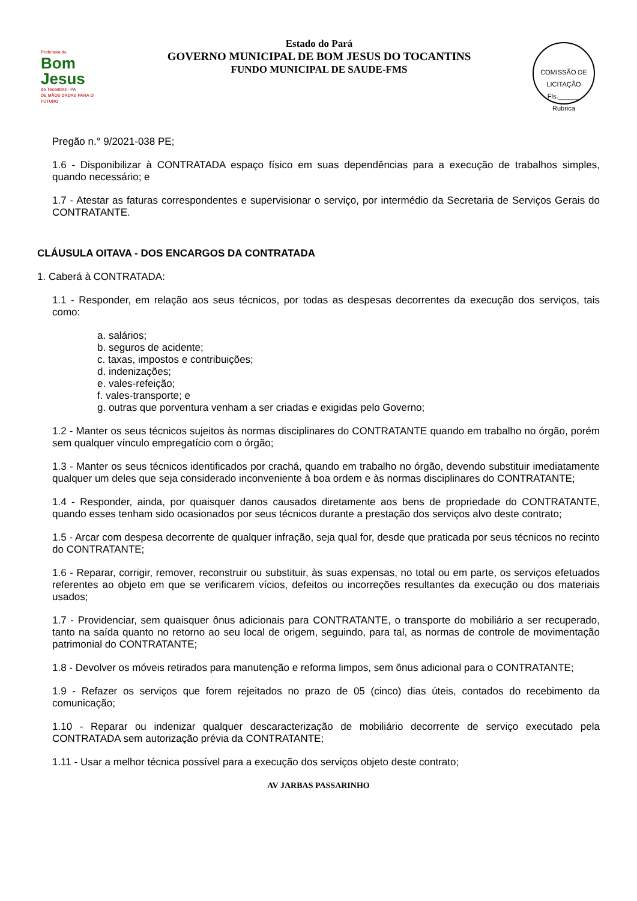Prefeitura de
Bom Jesus
do Tocantins - PA
DE MÃOS DADAS PARA O FUTURO
Estado do Pará
GOVERNO MUNICIPAL DE BOM JESUS DO TOCANTINS
FUNDO MUNICIPAL DE SAUDE-FMS
COMISSÃO DE LICITAÇÃO
Fls.______
Rubrica
Pregão n.° 9/2021-038 PE;
1.6 - Disponibilizar à CONTRATADA espaço físico em suas dependências para a execução de trabalhos simples, quando necessário; e
1.7 - Atestar as faturas correspondentes e supervisionar o serviço, por intermédio da Secretaria de Serviços Gerais do CONTRATANTE.
CLÁUSULA OITAVA - DOS ENCARGOS DA CONTRATADA
1. Caberá à CONTRATADA:
1.1 - Responder, em relação aos seus técnicos, por todas as despesas decorrentes da execução dos serviços, tais como:
a. salários;
b. seguros de acidente;
c. taxas, impostos e contribuições;
d. indenizações;
e. vales-refeição;
f. vales-transporte; e
g. outras que porventura venham a ser criadas e exigidas pelo Governo;
1.2 - Manter os seus técnicos sujeitos às normas disciplinares do CONTRATANTE quando em trabalho no órgão, porém sem qualquer vínculo empregatício com o órgão;
1.3 - Manter os seus técnicos identificados por crachá, quando em trabalho no órgão, devendo substituir imediatamente qualquer um deles que seja considerado inconveniente à boa ordem e às normas disciplinares do CONTRATANTE;
1.4 - Responder, ainda, por quaisquer danos causados diretamente aos bens de propriedade do CONTRATANTE, quando esses tenham sido ocasionados por seus técnicos durante a prestação dos serviços alvo deste contrato;
1.5 - Arcar com despesa decorrente de qualquer infração, seja qual for, desde que praticada por seus técnicos no recinto do CONTRATANTE;
1.6 - Reparar, corrigir, remover, reconstruir ou substituir, às suas expensas, no total ou em parte, os serviços efetuados referentes ao objeto em que se verificarem vícios, defeitos ou incorreções resultantes da execução ou dos materiais usados;
1.7 - Providenciar, sem quaisquer ônus adicionais para CONTRATANTE, o transporte do mobiliário a ser recuperado, tanto na saída quanto no retorno ao seu local de origem, seguindo, para tal, as normas de controle de movimentação patrimonial do CONTRATANTE;
1.8 - Devolver os móveis retirados para manutenção e reforma limpos, sem ônus adicional para o CONTRATANTE;
1.9 - Refazer os serviços que forem rejeitados no prazo de 05 (cinco) dias úteis, contados do recebimento da comunicação;
1.10 - Reparar ou indenizar qualquer descaracterização de mobiliário decorrente de serviço executado pela CONTRATADA sem autorização prévia da CONTRATANTE;
1.11 - Usar a melhor técnica possível para a execução dos serviços objeto deste contrato;
AV JARBAS PASSARINHO